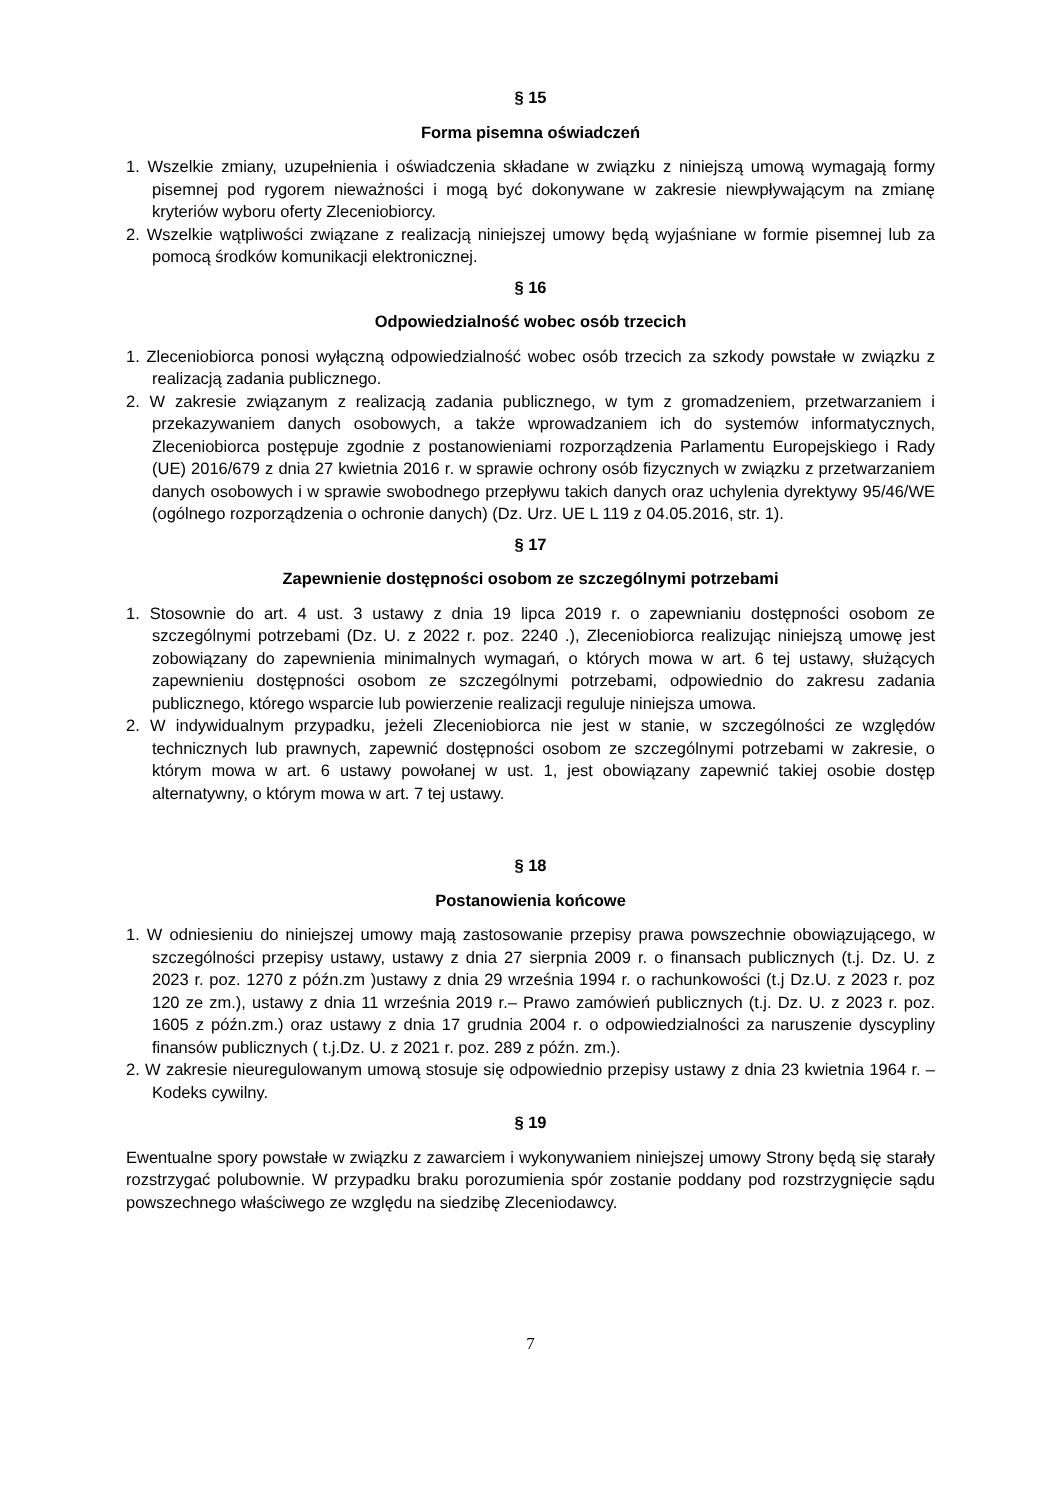§ 15
Forma pisemna oświadczeń
1. Wszelkie zmiany, uzupełnienia i oświadczenia składane w związku z niniejszą umową wymagają formy pisemnej pod rygorem nieważności i mogą być dokonywane w zakresie niewpływającym na zmianę kryteriów wyboru oferty Zleceniobiorcy.
2. Wszelkie wątpliwości związane z realizacją niniejszej umowy będą wyjaśniane w formie pisemnej lub za pomocą środków komunikacji elektronicznej.
§ 16
Odpowiedzialność wobec osób trzecich
1. Zleceniobiorca ponosi wyłączną odpowiedzialność wobec osób trzecich za szkody powstałe w związku z realizacją zadania publicznego.
2. W zakresie związanym z realizacją zadania publicznego, w tym z gromadzeniem, przetwarzaniem i przekazywaniem danych osobowych, a także wprowadzaniem ich do systemów informatycznych, Zleceniobiorca postępuje zgodnie z postanowieniami rozporządzenia Parlamentu Europejskiego i Rady (UE) 2016/679 z dnia 27 kwietnia 2016 r. w sprawie ochrony osób fizycznych w związku z przetwarzaniem danych osobowych i w sprawie swobodnego przepływu takich danych oraz uchylenia dyrektywy 95/46/WE (ogólnego rozporządzenia o ochronie danych) (Dz. Urz. UE L 119 z 04.05.2016, str. 1).
§ 17
Zapewnienie dostępności osobom ze szczególnymi potrzebami
1. Stosownie do art. 4 ust. 3 ustawy z dnia 19 lipca 2019 r. o zapewnianiu dostępności osobom ze szczególnymi potrzebami (Dz. U. z 2022 r. poz. 2240 .), Zleceniobiorca realizując niniejszą umowę jest zobowiązany do zapewnienia minimalnych wymagań, o których mowa w art. 6 tej ustawy, służących zapewnieniu dostępności osobom ze szczególnymi potrzebami, odpowiednio do zakresu zadania publicznego, którego wsparcie lub powierzenie realizacji reguluje niniejsza umowa.
2. W indywidualnym przypadku, jeżeli Zleceniobiorca nie jest w stanie, w szczególności ze względów technicznych lub prawnych, zapewnić dostępności osobom ze szczególnymi potrzebami w zakresie, o którym mowa w art. 6 ustawy powołanej w ust. 1, jest obowiązany zapewnić takiej osobie dostęp alternatywny, o którym mowa w art. 7 tej ustawy.
§ 18
Postanowienia końcowe
1. W odniesieniu do niniejszej umowy mają zastosowanie przepisy prawa powszechnie obowiązującego, w szczególności przepisy ustawy, ustawy z dnia 27 sierpnia 2009 r. o finansach publicznych (t.j. Dz. U. z 2023 r. poz. 1270 z późn.zm )ustawy z dnia 29 września 1994 r. o rachunkowości (t.j Dz.U. z 2023 r. poz 120 ze zm.), ustawy z dnia 11 września 2019 r.– Prawo zamówień publicznych (t.j. Dz. U. z 2023 r. poz. 1605 z późn.zm.) oraz ustawy z dnia 17 grudnia 2004 r. o odpowiedzialności za naruszenie dyscypliny finansów publicznych ( t.j.Dz. U. z 2021 r. poz. 289 z późn. zm.).
2. W zakresie nieuregulowanym umową stosuje się odpowiednio przepisy ustawy z dnia 23 kwietnia 1964 r. – Kodeks cywilny.
§ 19
Ewentualne spory powstałe w związku z zawarciem i wykonywaniem niniejszej umowy Strony będą się starały rozstrzygać polubownie. W przypadku braku porozumienia spór zostanie poddany pod rozstrzygnięcie sądu powszechnego właściwego ze względu na siedzibę Zleceniodawcy.
7